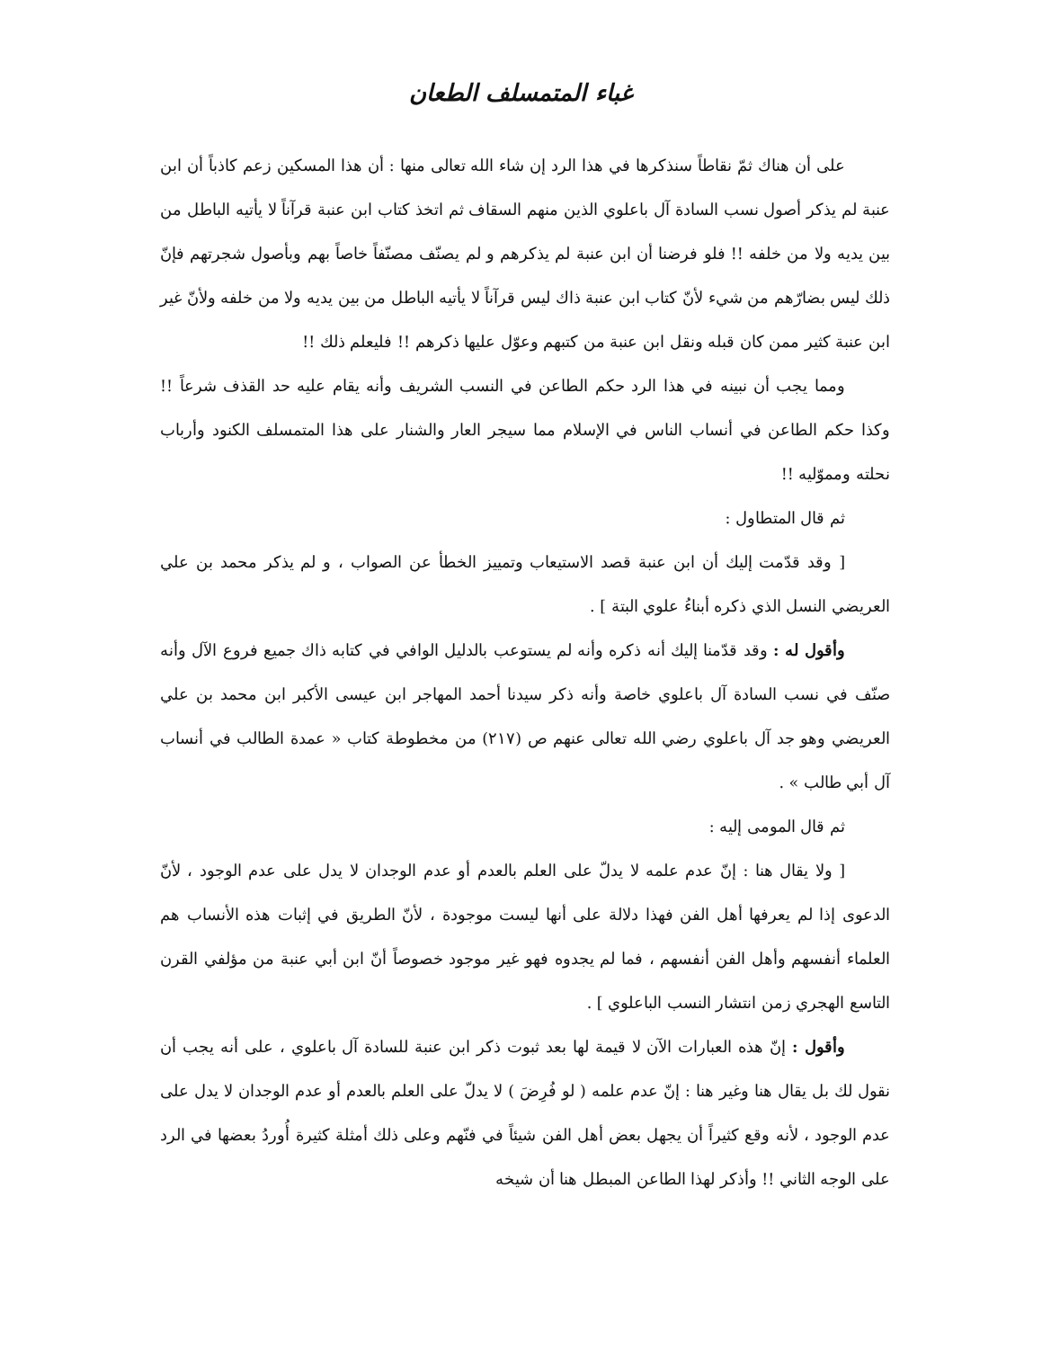غباء المتمسلف الطعان
على أن هناك ثمّ نقاطاً سنذكرها في هذا الرد إن شاء الله تعالى منها : أن هذا المسكين زعم كاذباً أن ابن عنبة لم يذكر أصول نسب السادة آل باعلوي الذين منهم السقاف ثم اتخذ كتاب ابن عنبة قرآناً لا يأتيه الباطل من بين يديه ولا من خلفه !! فلو فرضنا أن ابن عنبة لم يذكرهم و لم يصنّف مصنّفاً خاصاً بهم وبأصول شجرتهم فإنّ ذلك ليس بضارّهم من شيء لأنّ كتاب ابن عنبة ذاك ليس قرآناً لا يأتيه الباطل من بين يديه ولا من خلفه ولأنّ غير ابن عنبة كثير ممن كان قبله ونقل ابن عنبة من كتبهم وعوّل عليها ذكرهم !! فليعلم ذلك !!
ومما يجب أن نبينه في هذا الرد حكم الطاعن في النسب الشريف وأنه يقام عليه حد القذف شرعاً !! وكذا حكم الطاعن في أنساب الناس في الإسلام مما سيجر العار والشنار على هذا المتمسلف الكنود وأرباب نحلته ومموّليه !!
ثم قال المتطاول :
[ وقد قدّمت إليك أن ابن عنبة قصد الاستيعاب وتمييز الخطأ عن الصواب ، و لم يذكر محمد بن علي العريضي النسل الذي ذكره أبناءُ علوي البتة ] .
وأقول له : وقد قدّمنا إليك أنه ذكره وأنه لم يستوعب بالدليل الوافي في كتابه ذاك جميع فروع الآل وأنه صنّف في نسب السادة آل باعلوي خاصة وأنه ذكر سيدنا أحمد المهاجر ابن عيسى الأكبر ابن محمد بن علي العريضي وهو جد آل باعلوي رضي الله تعالى عنهم ص (٢١٧) من مخطوطة كتاب « عمدة الطالب في أنساب آل أبي طالب » .
ثم قال المومى إليه :
[ ولا يقال هنا : إنّ عدم علمه لا يدلّ على العلم بالعدم أو عدم الوجدان لا يدل على عدم الوجود ، لأنّ الدعوى إذا لم يعرفها أهل الفن فهذا دلالة على أنها ليست موجودة ، لأنّ الطريق في إثبات هذه الأنساب هم العلماء أنفسهم وأهل الفن أنفسهم ، فما لم يجدوه فهو غير موجود خصوصاً أنّ ابن أبي عنبة من مؤلفي القرن التاسع الهجري زمن انتشار النسب الباعلوي ] .
وأقول : إنّ هذه العبارات الآن لا قيمة لها بعد ثبوت ذكر ابن عنبة للسادة آل باعلوي ، على أنه يجب أن نقول لك بل يقال هنا وغير هنا : إنّ عدم علمه ( لو فُرِضَ ) لا يدلّ على العلم بالعدم أو عدم الوجدان لا يدل على عدم الوجود ، لأنه وقع كثيراً أن يجهل بعض أهل الفن شيئاً في فنّهم وعلى ذلك أمثلة كثيرة أُوردُ بعضها في الرد على الوجه الثاني !! وأذكر لهذا الطاعن المبطل هنا أن شيخه